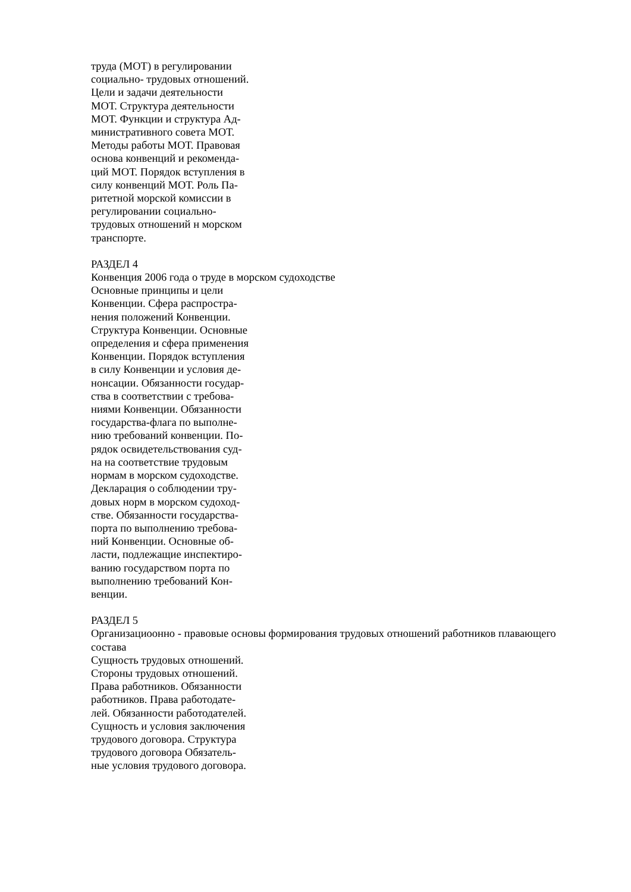труда (МОТ) в регулировании
социально- трудовых отношений.
Цели и задачи деятельности
МОТ. Структура деятельности
МОТ. Функции и структура Ад-
министративного совета МОТ.
Методы работы МОТ. Правовая
основа конвенций и рекоменда-
ций МОТ. Порядок вступления в
силу конвенций МОТ. Роль Па-
ритетной морской комиссии в
регулировании социально-
трудовых отношений н морском
транспорте.
РАЗДЕЛ 4
Конвенция 2006 года о труде в морском судоходстве
Основные принципы и цели
Конвенции. Сфера распростра-
нения положений Конвенции.
Структура Конвенции. Основные
определения и сфера применения
Конвенции. Порядок вступления
в силу Конвенции и условия де-
нонсации. Обязанности государ-
ства в соответствии с требова-
ниями Конвенции. Обязанности
государства-флага по выполне-
нию требований конвенции. По-
рядок освидетельствования суд-
на на соответствие трудовым
нормам в морском судоходстве.
Декларация о соблюдении тру-
довых норм в морском судоход-
стве. Обязанности государства-
порта по выполнению требова-
ний Конвенции. Основные об-
ласти, подлежащие инспектиро-
ванию государством порта по
выполнению требований Кон-
венции.
РАЗДЕЛ 5
Организациоонно - правовые основы формирования трудовых отношений работников плавающего состава
Сущность трудовых отношений.
Стороны трудовых отношений.
Права работников. Обязанности
работников. Права работодате-
лей. Обязанности работодателей.
Сущность и условия заключения
трудового договора. Структура
трудового договора Обязатель-
ные условия трудового договора.